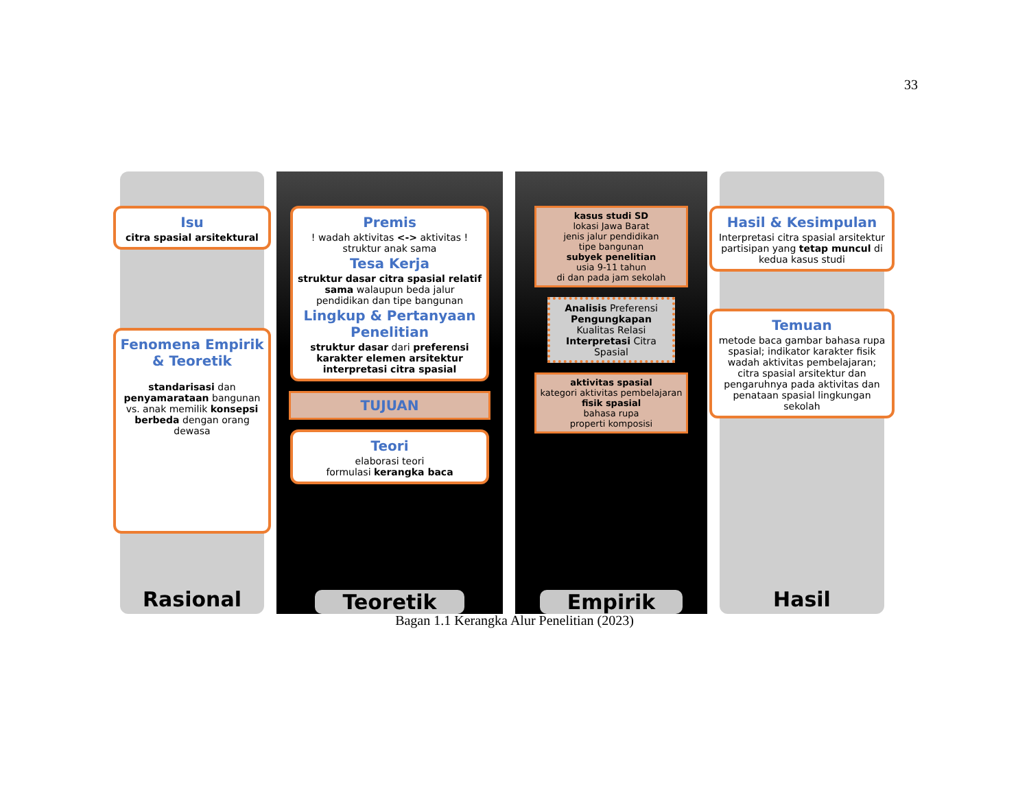33
Isu
citra spasial arsitektural
Fenomena Empirik & Teoretik
standarisasi dan penyamarataan bangunan vs. anak memilik konsepsi berbeda dengan orang dewasa
Rasional
Premis
! wadah aktivitas <-> aktivitas ! struktur anak sama
Tesa Kerja
struktur dasar citra spasial relatif sama walaupun beda jalur pendidikan dan tipe bangunan
Lingkup & Pertanyaan Penelitian
struktur dasar dari preferensi karakter elemen arsitektur interpretasi citra spasial
TUJUAN
Teori
elaborasi teori
formulasi kerangka baca
Teoretik
kasus studi SD
lokasi Jawa Barat
jenis jalur pendidikan
tipe bangunan
subyek penelitian
usia 9-11 tahun
di dan pada jam sekolah
Analisis Preferensi Pengungkapan Kualitas Relasi Interpretasi Citra Spasial
aktivitas spasial
kategori aktivitas pembelajaran
fisik spasial
bahasa rupa
properti komposisi
Empirik
Hasil & Kesimpulan
Interpretasi citra spasial arsitektur partisipan yang tetap muncul di kedua kasus studi
Temuan
metode baca gambar bahasa rupa spasial; indikator karakter fisik wadah aktivitas pembelajaran; citra spasial arsitektur dan pengaruhnya pada aktivitas dan penataan spasial lingkungan sekolah
Hasil
Bagan 1.1 Kerangka Alur Penelitian (2023)